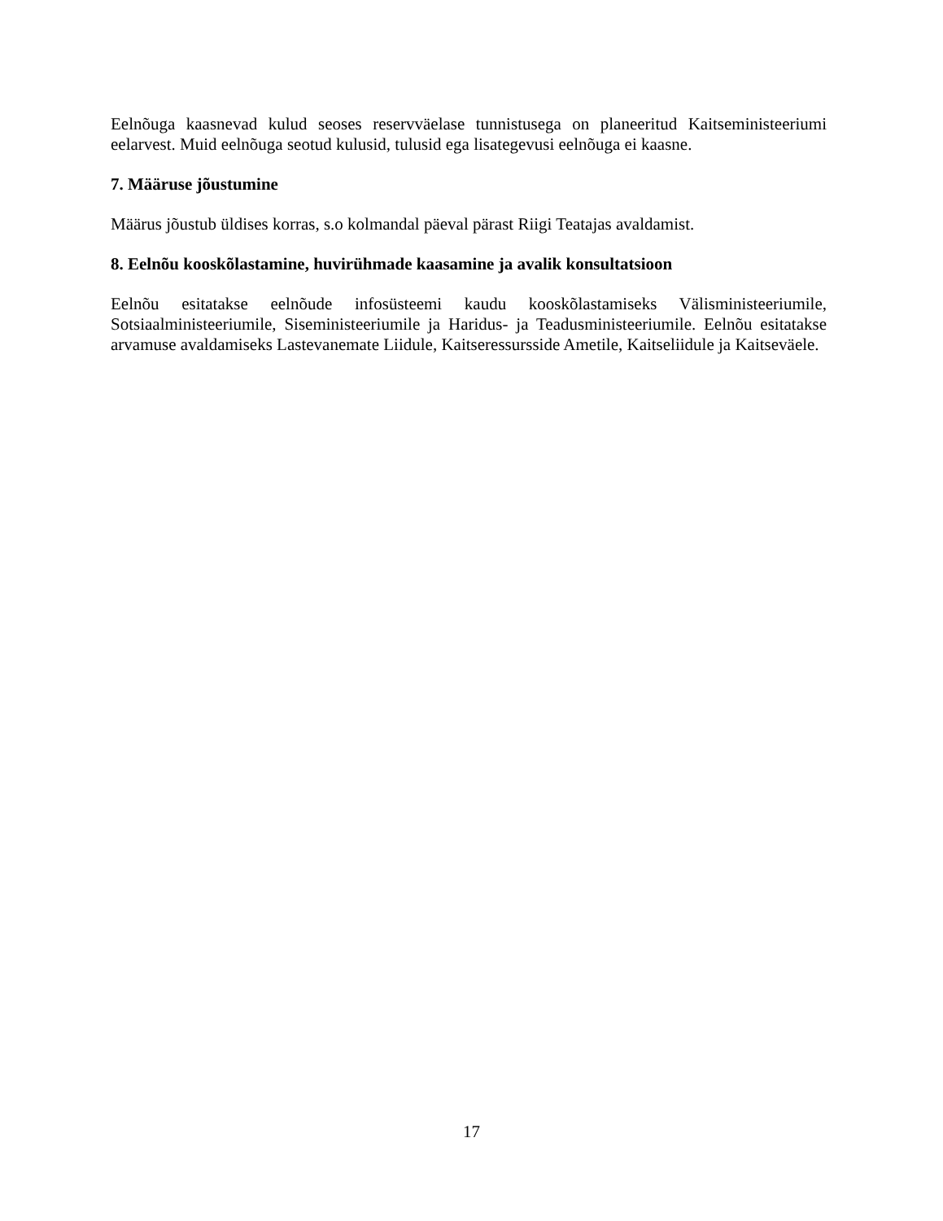Eelnõuga kaasnevad kulud seoses reservväelase tunnistusega on planeeritud Kaitseministeeriumi eelarvest. Muid eelnõuga seotud kulusid, tulusid ega lisategevusi eelnõuga ei kaasne.
7. Määruse jõustumine
Määrus jõustub üldises korras, s.o kolmandal päeval pärast Riigi Teatajas avaldamist.
8. Eelnõu kooskõlastamine, huvirühmade kaasamine ja avalik konsultatsioon
Eelnõu esitatakse eelnõude infosüsteemi kaudu kooskõlastamiseks Välisministeeriumile, Sotsiaalministeeriumile, Siseministeeriumile ja Haridus- ja Teadusministeeriumile. Eelnõu esitatakse arvamuse avaldamiseks Lastevanemate Liidule, Kaitseressursside Ametile, Kaitseliidule ja Kaitseväele.
17